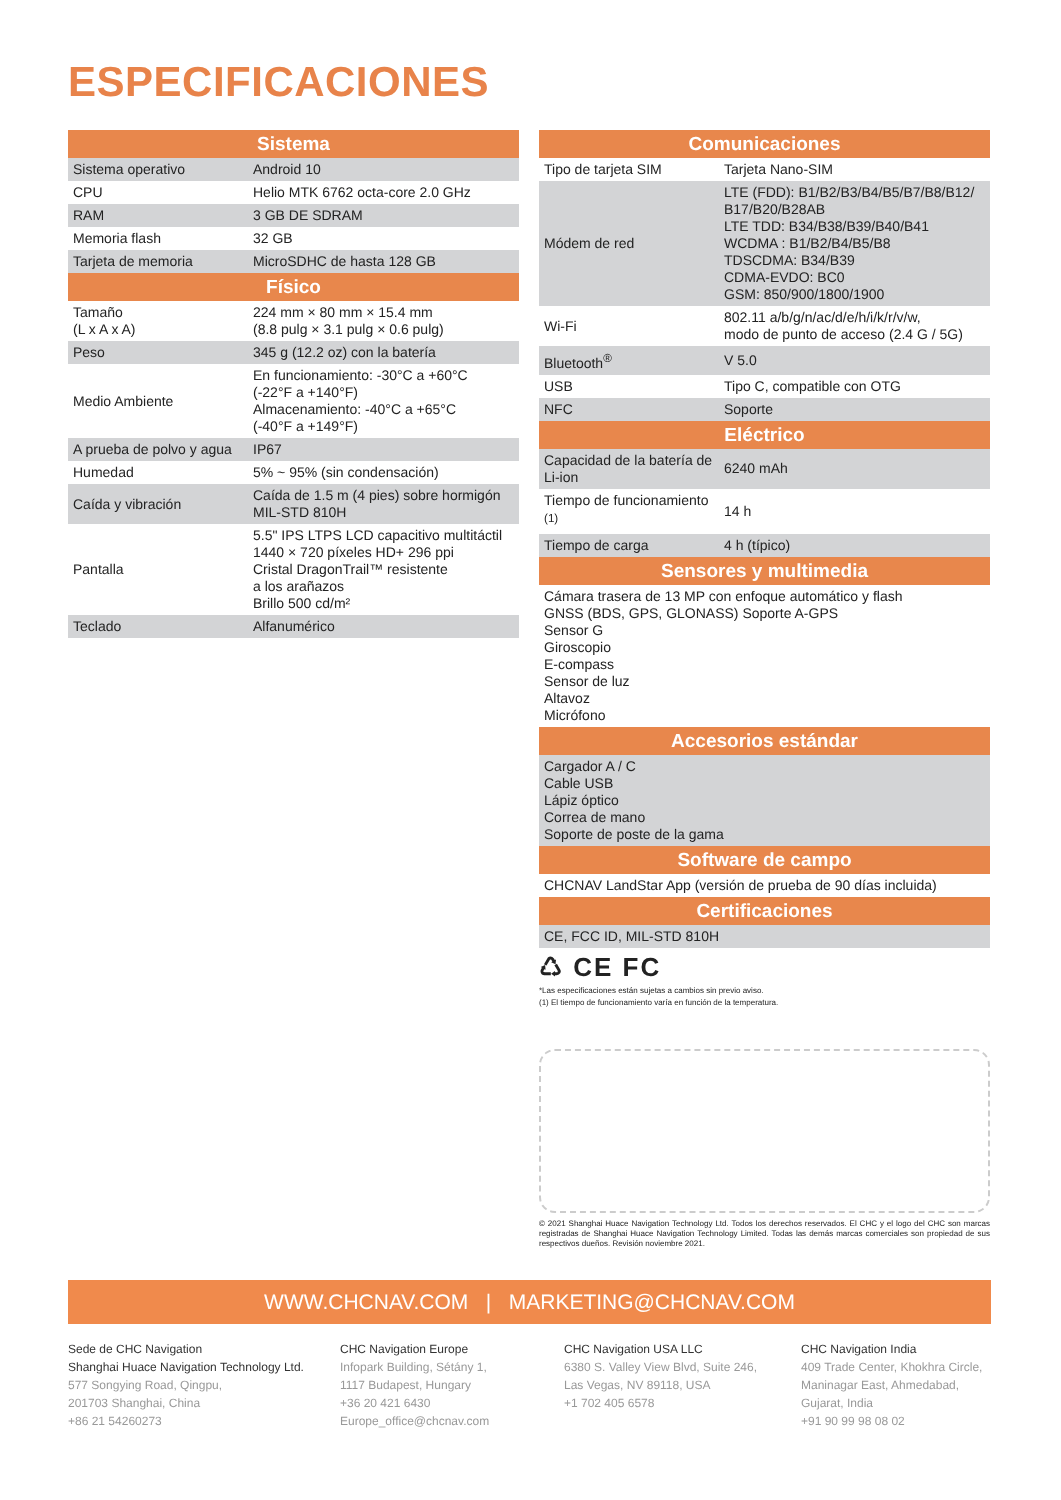ESPECIFICACIONES
| Sistema | |
| --- | --- |
| Sistema operativo | Android 10 |
| CPU | Helio MTK 6762 octa-core 2.0 GHz |
| RAM | 3 GB DE SDRAM |
| Memoria flash | 32 GB |
| Tarjeta de memoria | MicroSDHC de hasta 128 GB |
| Físico | |
| Tamaño (L x A x A) | 224 mm × 80 mm × 15.4 mm (8.8 pulg × 3.1 pulg × 0.6 pulg) |
| Peso | 345 g (12.2 oz) con la batería |
| Medio Ambiente | En funcionamiento: -30°C a +60°C (-22°F a +140°F) Almacenamiento: -40°C a +65°C (-40°F a +149°F) |
| A prueba de polvo y agua | IP67 |
| Humedad | 5% ~ 95% (sin condensación) |
| Caída y vibración | Caída de 1.5 m (4 pies) sobre hormigón MIL-STD 810H |
| Pantalla | 5.5" IPS LTPS LCD capacitivo multitáctil 1440 × 720 píxeles HD+ 296 ppi Cristal DragonTrail™ resistente a los arañazos Brillo 500 cd/m² |
| Teclado | Alfanumérico |
| Comunicaciones | |
| --- | --- |
| Tipo de tarjeta SIM | Tarjeta Nano-SIM |
| Módem de red | LTE (FDD): B1/B2/B3/B4/B5/B7/B8/B12/ B17/B20/B28AB LTE TDD: B34/B38/B39/B40/B41 WCDMA : B1/B2/B4/B5/B8 TDSCDMA: B34/B39 CDMA-EVDO: BC0 GSM: 850/900/1800/1900 |
| Wi-Fi | 802.11 a/b/g/n/ac/d/e/h/i/k/r/v/w, modo de punto de acceso (2.4 G / 5G) |
| Bluetooth<sup>®</sup> | V 5.0 |
| USB | Tipo C, compatible con OTG |
| NFC | Soporte |
| Eléctrico | |
| Capacidad de la batería de Li-ion | 6240 mAh |
| Tiempo de funcionamiento <sup>(1)</sup> | 14 h |
| Tiempo de carga | 4 h (típico) |
| Sensores y multimedia | |
| Cámara trasera de 13 MP con enfoque automático y flash GNSS (BDS, GPS, GLONASS) Soporte A-GPS Sensor G Giroscopio E-compass Sensor de luz Altavoz Micrófono | |
| Accesorios estándar | |
| Cargador A / C Cable USB Lápiz óptico Correa de mano Soporte de poste de la gama | |
| Software de campo | |
| CHCNAV LandStar App (versión de prueba de 90 días incluida) | |
| Certificaciones | |
| CE, FCC ID, MIL-STD 810H | |
♺ CE FC
*Las especificaciones están sujetas a cambios sin previo aviso.
(1) El tiempo de funcionamiento varía en función de la temperatura.
© 2021 Shanghai Huace Navigation Technology Ltd. Todos los derechos reservados. El CHC y el logo del CHC son marcas registradas de Shanghai Huace Navigation Technology Limited. Todas las demás marcas comerciales son propiedad de sus respectivos dueños. Revisión noviembre 2021.
WWW.CHCNAV.COM | MARKETING@CHCNAV.COM
Sede de CHC Navigation
Shanghai Huace Navigation Technology Ltd.
577 Songying Road, Qingpu,
201703 Shanghai, China
+86 21 54260273
CHC Navigation Europe
Infopark Building, Sétány 1,
1117 Budapest, Hungary
+36 20 421 6430
Europe_office@chcnav.com
CHC Navigation USA LLC
6380 S. Valley View Blvd, Suite 246,
Las Vegas, NV 89118, USA
+1 702 405 6578
CHC Navigation India
409 Trade Center, Khokhra Circle,
Maninagar East, Ahmedabad,
Gujarat, India
+91 90 99 98 08 02